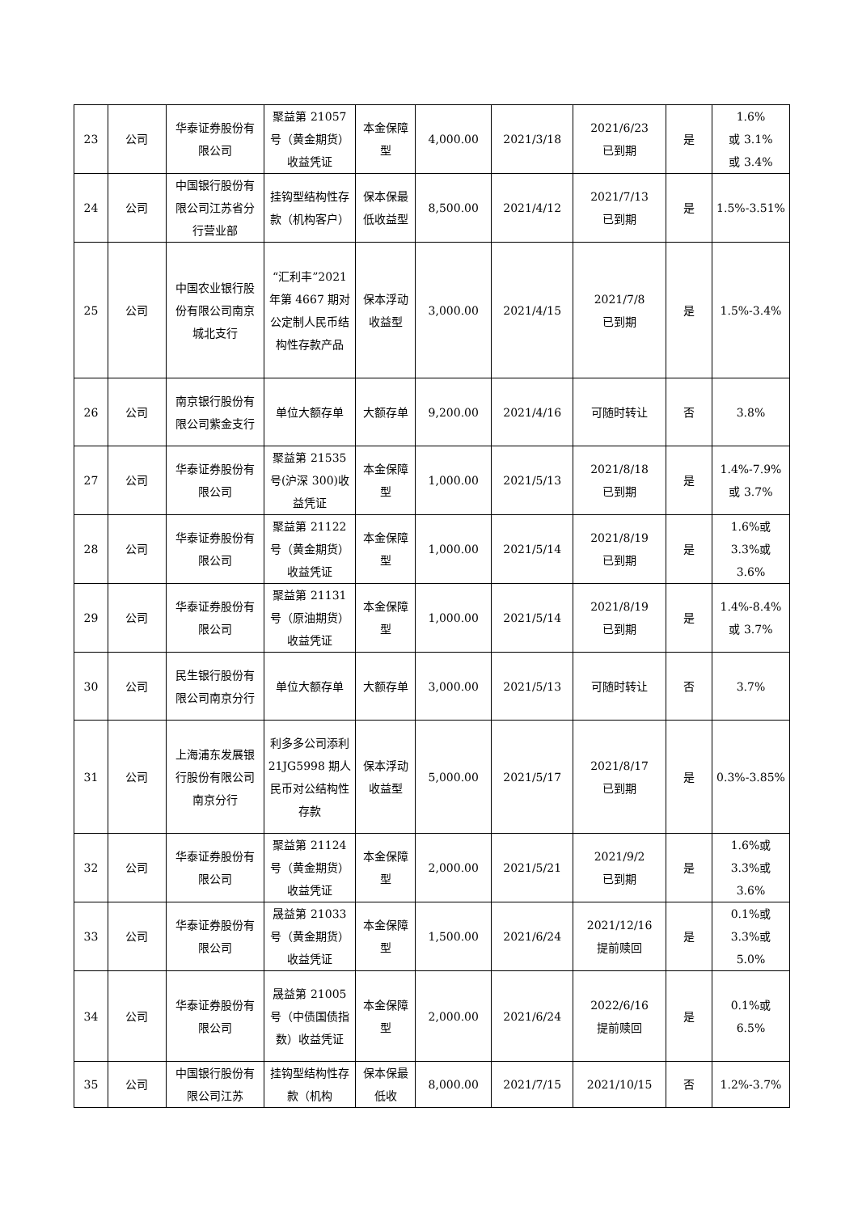| 23 | 公司 | 华泰证券股份有限公司 | 聚益第 21057 号（黄金期货）收益凭证 | 本金保障型 | 4,000.00 | 2021/3/18 | 2021/6/23 已到期 | 是 | 1.6% 或 3.1% 或 3.4% |
| 24 | 公司 | 中国银行股份有限公司江苏省分行营业部 | 挂钩型结构性存款（机构客户） | 保本保最低收益型 | 8,500.00 | 2021/4/12 | 2021/7/13 已到期 | 是 | 1.5%-3.51% |
| 25 | 公司 | 中国农业银行股份有限公司南京城北支行 | “汇利丰”2021 年第 4667 期对公定制人民币结构性存款产品 | 保本浮动收益型 | 3,000.00 | 2021/4/15 | 2021/7/8 已到期 | 是 | 1.5%-3.4% |
| 26 | 公司 | 南京银行股份有限公司紫金支行 | 单位大额存单 | 大额存单 | 9,200.00 | 2021/4/16 | 可随时转让 | 否 | 3.8% |
| 27 | 公司 | 华泰证券股份有限公司 | 聚益第 21535 号(沪深 300)收益凭证 | 本金保障型 | 1,000.00 | 2021/5/13 | 2021/8/18 已到期 | 是 | 1.4%-7.9% 或 3.7% |
| 28 | 公司 | 华泰证券股份有限公司 | 聚益第 21122 号（黄金期货）收益凭证 | 本金保障型 | 1,000.00 | 2021/5/14 | 2021/8/19 已到期 | 是 | 1.6%或 3.3%或 3.6% |
| 29 | 公司 | 华泰证券股份有限公司 | 聚益第 21131 号（原油期货）收益凭证 | 本金保障型 | 1,000.00 | 2021/5/14 | 2021/8/19 已到期 | 是 | 1.4%-8.4% 或 3.7% |
| 30 | 公司 | 民生银行股份有限公司南京分行 | 单位大额存单 | 大额存单 | 3,000.00 | 2021/5/13 | 可随时转让 | 否 | 3.7% |
| 31 | 公司 | 上海浦东发展银行股份有限公司南京分行 | 利多多公司添利 21JG5998 期人民币对公结构性存款 | 保本浮动收益型 | 5,000.00 | 2021/5/17 | 2021/8/17 已到期 | 是 | 0.3%-3.85% |
| 32 | 公司 | 华泰证券股份有限公司 | 聚益第 21124 号（黄金期货）收益凭证 | 本金保障型 | 2,000.00 | 2021/5/21 | 2021/9/2 已到期 | 是 | 1.6%或 3.3%或 3.6% |
| 33 | 公司 | 华泰证券股份有限公司 | 晟益第 21033 号（黄金期货）收益凭证 | 本金保障型 | 1,500.00 | 2021/6/24 | 2021/12/16 提前赎回 | 是 | 0.1%或 3.3%或 5.0% |
| 34 | 公司 | 华泰证券股份有限公司 | 晟益第 21005 号（中债国债指数）收益凭证 | 本金保障型 | 2,000.00 | 2021/6/24 | 2022/6/16 提前赎回 | 是 | 0.1%或 6.5% |
| 35 | 公司 | 中国银行股份有限公司江苏 | 挂钩型结构性存款（机构 | 保本保最低收 | 8,000.00 | 2021/7/15 | 2021/10/15 | 否 | 1.2%-3.7% |